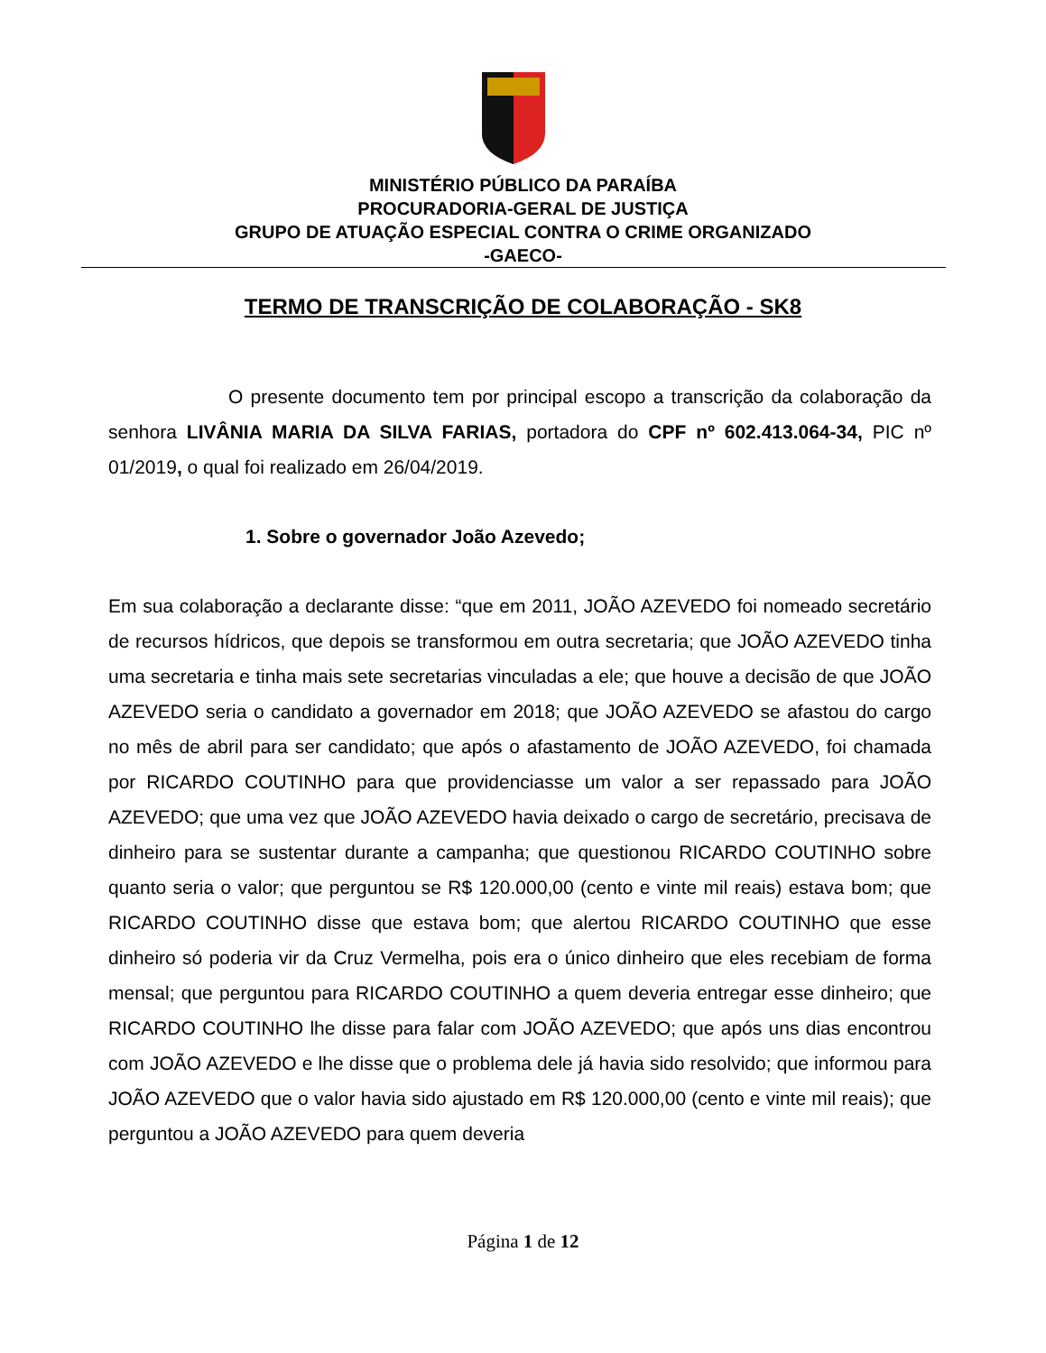MINISTÉRIO PÚBLICO DA PARAÍBA
PROCURADORIA-GERAL DE JUSTIÇA
GRUPO DE ATUAÇÃO ESPECIAL CONTRA O CRIME ORGANIZADO
-GAECO-
TERMO DE TRANSCRIÇÃO DE COLABORAÇÃO - SK8
O presente documento tem por principal escopo a transcrição da colaboração da senhora LIVÂNIA MARIA DA SILVA FARIAS, portadora do CPF nº 602.413.064-34, PIC nº 01/2019, o qual foi realizado em 26/04/2019.
1. Sobre o governador João Azevedo;
Em sua colaboração a declarante disse: “que em 2011, JOÃO AZEVEDO foi nomeado secretário de recursos hídricos, que depois se transformou em outra secretaria; que JOÃO AZEVEDO tinha uma secretaria e tinha mais sete secretarias vinculadas a ele; que houve a decisão de que JOÃO AZEVEDO seria o candidato a governador em 2018; que JOÃO AZEVEDO se afastou do cargo no mês de abril para ser candidato; que após o afastamento de JOÃO AZEVEDO, foi chamada por RICARDO COUTINHO para que providenciasse um valor a ser repassado para JOÃO AZEVEDO; que uma vez que JOÃO AZEVEDO havia deixado o cargo de secretário, precisava de dinheiro para se sustentar durante a campanha; que questionou RICARDO COUTINHO sobre quanto seria o valor; que perguntou se R$ 120.000,00 (cento e vinte mil reais) estava bom; que RICARDO COUTINHO disse que estava bom; que alertou RICARDO COUTINHO que esse dinheiro só poderia vir da Cruz Vermelha, pois era o único dinheiro que eles recebiam de forma mensal; que perguntou para RICARDO COUTINHO a quem deveria entregar esse dinheiro; que RICARDO COUTINHO lhe disse para falar com JOÃO AZEVEDO; que após uns dias encontrou com JOÃO AZEVEDO e lhe disse que o problema dele já havia sido resolvido; que informou para JOÃO AZEVEDO que o valor havia sido ajustado em R$ 120.000,00 (cento e vinte mil reais); que perguntou a JOÃO AZEVEDO para quem deveria
Página 1 de 12